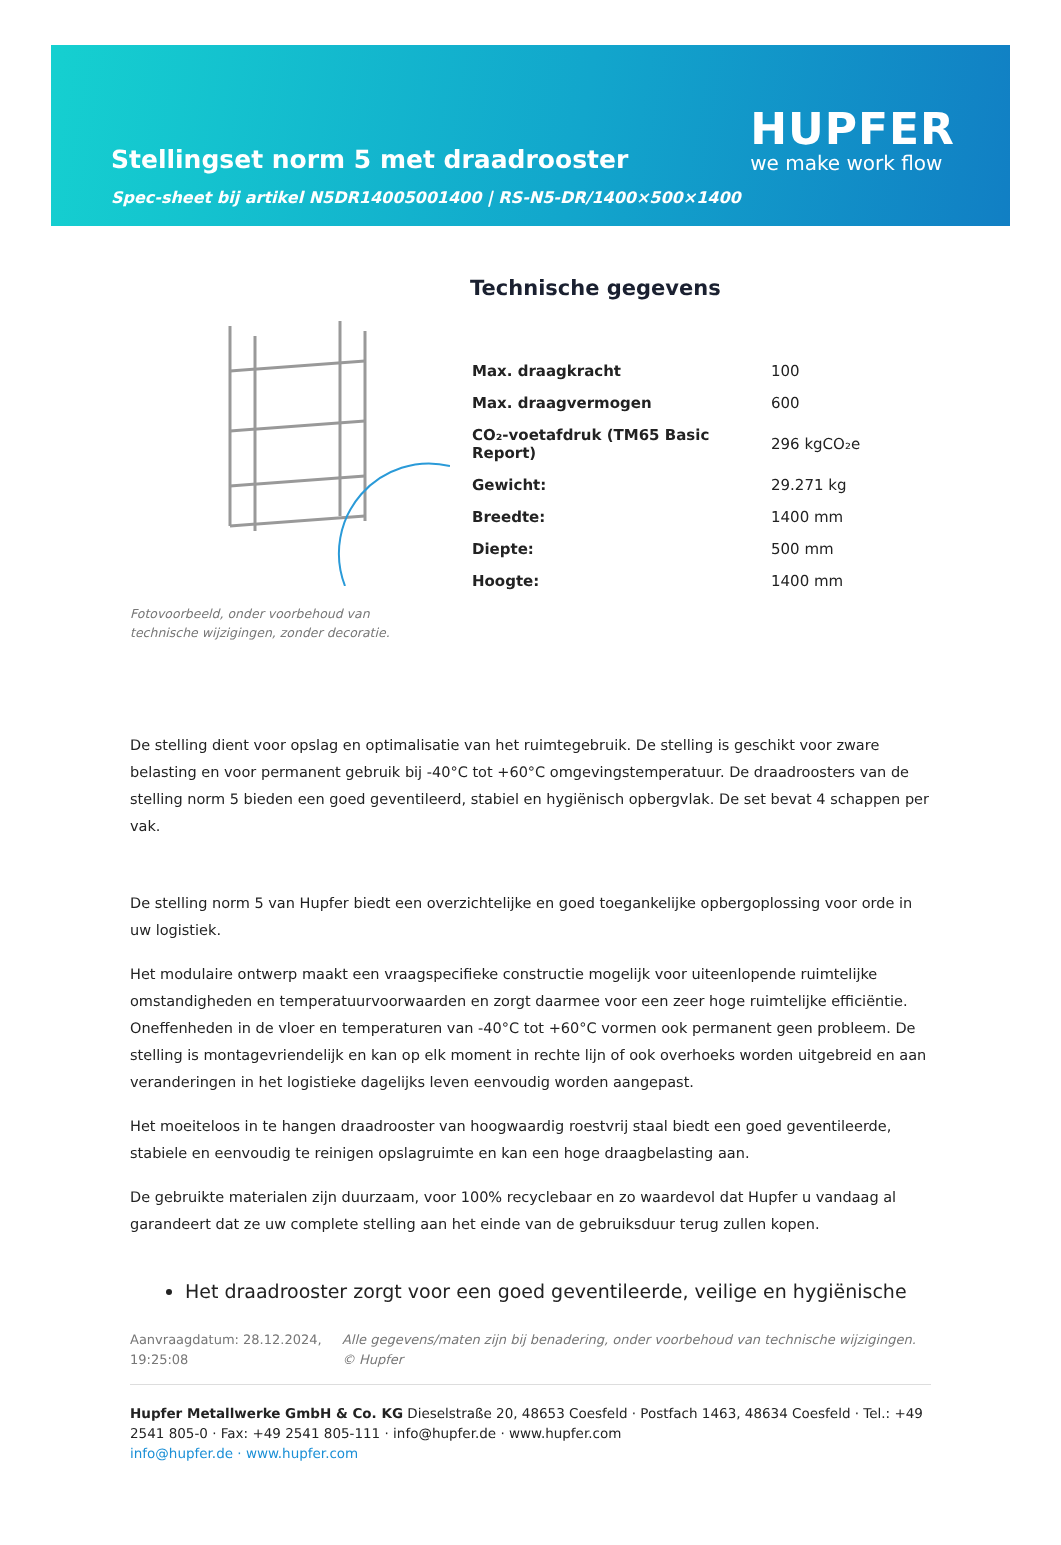Stellingset norm 5 met draadrooster
Spec-sheet bij artikel N5DR14005001400 | RS-N5-DR/1400×500×1400
HUPFER
we make work flow
Fotovoorbeeld, onder voorbehoud van technische wijzigingen, zonder decoratie.
Technische gegevens
| Max. draagkracht | 100 |
| Max. draagvermogen | 600 |
| CO₂-voetafdruk (TM65 Basic Report) | 296 kgCO₂e |
| Gewicht: | 29.271 kg |
| Breedte: | 1400 mm |
| Diepte: | 500 mm |
| Hoogte: | 1400 mm |
De stelling dient voor opslag en optimalisatie van het ruimtegebruik. De stelling is geschikt voor zware belasting en voor permanent gebruik bij -40°C tot +60°C omgevingstemperatuur. De draadroosters van de stelling norm 5 bieden een goed geventileerd, stabiel en hygiënisch opbergvlak. De set bevat 4 schappen per vak.
De stelling norm 5 van Hupfer biedt een overzichtelijke en goed toegankelijke opbergoplossing voor orde in uw logistiek.
Het modulaire ontwerp maakt een vraagspecifieke constructie mogelijk voor uiteenlopende ruimtelijke omstandigheden en temperatuurvoorwaarden en zorgt daarmee voor een zeer hoge ruimtelijke efficiëntie. Oneffenheden in de vloer en temperaturen van -40°C tot +60°C vormen ook permanent geen probleem. De stelling is montagevriendelijk en kan op elk moment in rechte lijn of ook overhoeks worden uitgebreid en aan veranderingen in het logistieke dagelijks leven eenvoudig worden aangepast.
Het moeiteloos in te hangen draadrooster van hoogwaardig roestvrij staal biedt een goed geventileerde, stabiele en eenvoudig te reinigen opslagruimte en kan een hoge draagbelasting aan.
De gebruikte materialen zijn duurzaam, voor 100% recyclebaar en zo waardevol dat Hupfer u vandaag al garandeert dat ze uw complete stelling aan het einde van de gebruiksduur terug zullen kopen.
Het draadrooster zorgt voor een goed geventileerde, veilige en hygiënische
Aanvraagdatum: 28.12.2024, 19:25:08
Alle gegevens/maten zijn bij benadering, onder voorbehoud van technische wijzigingen. © Hupfer
Hupfer Metallwerke GmbH & Co. KG Dieselstraße 20, 48653 Coesfeld · Postfach 1463, 48634 Coesfeld · Tel.: +49 2541 805-0 · Fax: +49 2541 805-111 · info@hupfer.de · www.hupfer.com
info@hupfer.de · www.hupfer.com